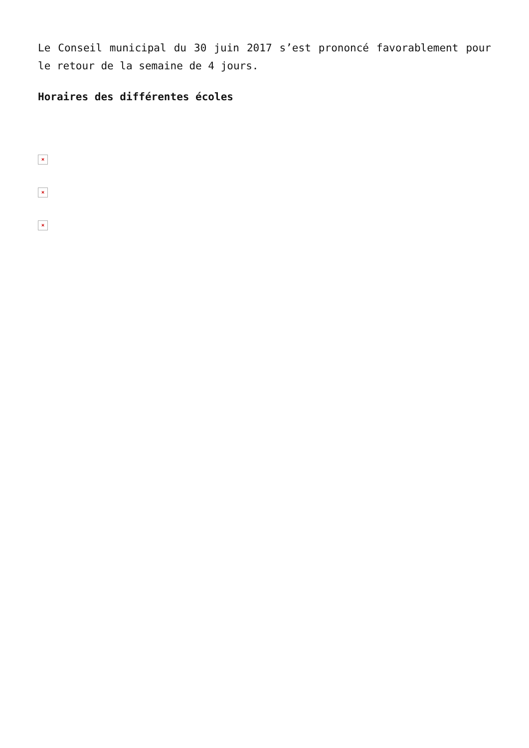Le Conseil municipal du 30 juin 2017 s’est prononcé favorablement pour le retour de la semaine de 4 jours.
Horaires des différentes écoles
×
×
×